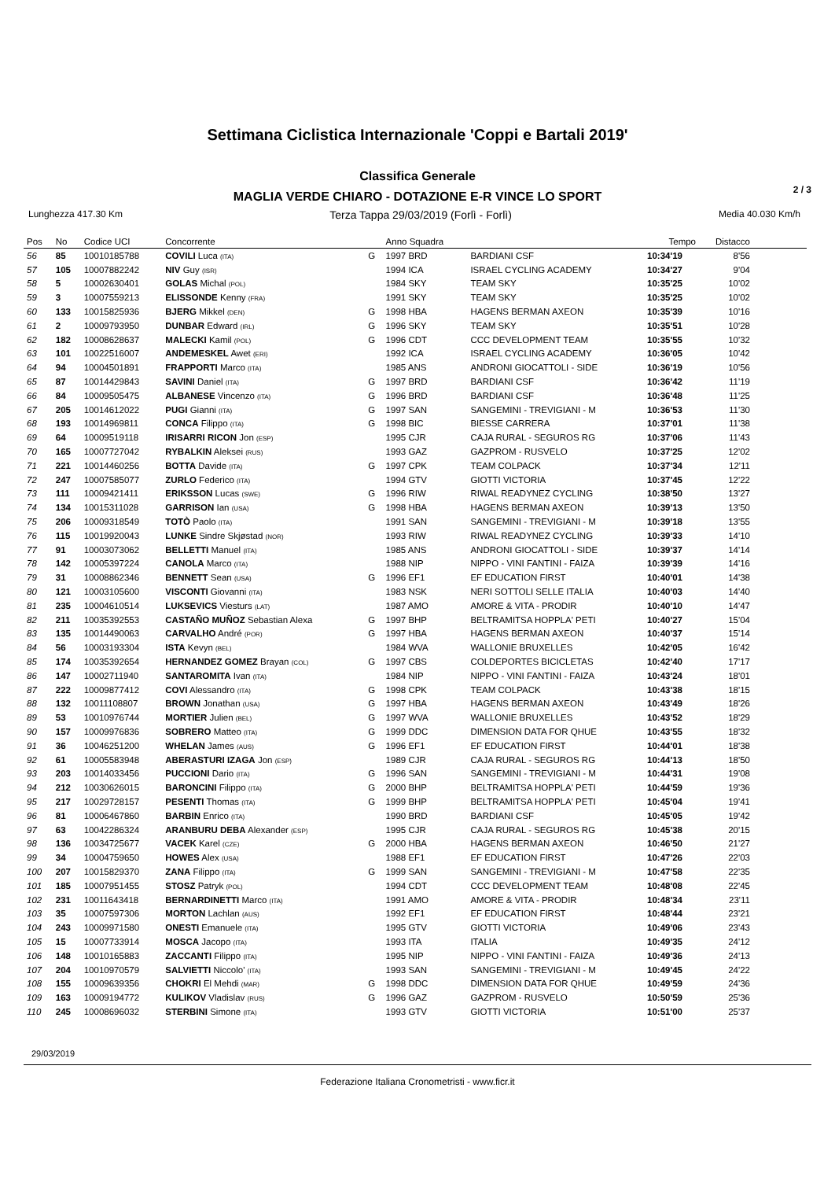Settimana Ciclistica Internazionale 'Coppi e Bartali 2019'
Classifica Generale
2 / 3
MAGLIA VERDE CHIARO - DOTAZIONE E-R VINCE LO SPORT
Lunghezza 417.30 Km Terza Tappa 29/03/2019 (Forlì - Forlì) Media 40.030 Km/h
| Pos | No | Codice UCI | Concorrente | | Anno Squadra | | Tempo | Distacco | |
| --- | --- | --- | --- | --- | --- | --- | --- | --- | --- |
| 56 | 85 | 10010185788 | COVILI Luca (ITA) | G | 1997 BRD | BARDIANI CSF | 10:34'19 | 8'56 | |
| 57 | 105 | 10007882242 | NIV Guy (ISR) | | 1994 ICA | ISRAEL CYCLING ACADEMY | 10:34'27 | 9'04 | |
| 58 | 5 | 10002630401 | GOLAS Michal (POL) | | 1984 SKY | TEAM SKY | 10:35'25 | 10'02 | |
| 59 | 3 | 10007559213 | ELISSONDE Kenny (FRA) | | 1991 SKY | TEAM SKY | 10:35'25 | 10'02 | |
| 60 | 133 | 10015825936 | BJERG Mikkel (DEN) | G | 1998 HBA | HAGENS BERMAN AXEON | 10:35'39 | 10'16 | |
| 61 | 2 | 10009793950 | DUNBAR Edward (IRL) | G | 1996 SKY | TEAM SKY | 10:35'51 | 10'28 | |
| 62 | 182 | 10008628637 | MALECKI Kamil (POL) | G | 1996 CDT | CCC DEVELOPMENT TEAM | 10:35'55 | 10'32 | |
| 63 | 101 | 10022516007 | ANDEMESKEL Awet (ERI) | | 1992 ICA | ISRAEL CYCLING ACADEMY | 10:36'05 | 10'42 | |
| 64 | 94 | 10004501891 | FRAPPORTI Marco (ITA) | | 1985 ANS | ANDRONI GIOCATTOLI - SIDE | 10:36'19 | 10'56 | |
| 65 | 87 | 10014429843 | SAVINI Daniel (ITA) | G | 1997 BRD | BARDIANI CSF | 10:36'42 | 11'19 | |
| 66 | 84 | 10009505475 | ALBANESE Vincenzo (ITA) | G | 1996 BRD | BARDIANI CSF | 10:36'48 | 11'25 | |
| 67 | 205 | 10014612022 | PUGI Gianni (ITA) | G | 1997 SAN | SANGEMINI - TREVIGIANI - M | 10:36'53 | 11'30 | |
| 68 | 193 | 10014969811 | CONCA Filippo (ITA) | G | 1998 BIC | BIESSE CARRERA | 10:37'01 | 11'38 | |
| 69 | 64 | 10009519118 | IRISARRI RICON Jon (ESP) | | 1995 CJR | CAJA RURAL - SEGUROS RG | 10:37'06 | 11'43 | |
| 70 | 165 | 10007727042 | RYBALKIN Aleksei (RUS) | | 1993 GAZ | GAZPROM - RUSVELO | 10:37'25 | 12'02 | |
| 71 | 221 | 10014460256 | BOTTA Davide (ITA) | G | 1997 CPK | TEAM COLPACK | 10:37'34 | 12'11 | |
| 72 | 247 | 10007585077 | ZURLO Federico (ITA) | | 1994 GTV | GIOTTI VICTORIA | 10:37'45 | 12'22 | |
| 73 | 111 | 10009421411 | ERIKSSON Lucas (SWE) | G | 1996 RIW | RIWAL READYNEZ CYCLING | 10:38'50 | 13'27 | |
| 74 | 134 | 10015311028 | GARRISON Ian (USA) | G | 1998 HBA | HAGENS BERMAN AXEON | 10:39'13 | 13'50 | |
| 75 | 206 | 10009318549 | TOTÒ Paolo (ITA) | | 1991 SAN | SANGEMINI - TREVIGIANI - M | 10:39'18 | 13'55 | |
| 76 | 115 | 10019920043 | LUNKE Sindre Skjøstad (NOR) | | 1993 RIW | RIWAL READYNEZ CYCLING | 10:39'33 | 14'10 | |
| 77 | 91 | 10003073062 | BELLETTI Manuel (ITA) | | 1985 ANS | ANDRONI GIOCATTOLI - SIDE | 10:39'37 | 14'14 | |
| 78 | 142 | 10005397224 | CANOLA Marco (ITA) | | 1988 NIP | NIPPO - VINI FANTINI - FAIZA | 10:39'39 | 14'16 | |
| 79 | 31 | 10008862346 | BENNETT Sean (USA) | G | 1996 EF1 | EF EDUCATION FIRST | 10:40'01 | 14'38 | |
| 80 | 121 | 10003105600 | VISCONTI Giovanni (ITA) | | 1983 NSK | NERI SOTTOLI SELLE ITALIA | 10:40'03 | 14'40 | |
| 81 | 235 | 10004610514 | LUKSEVICS Viesturs (LAT) | | 1987 AMO | AMORE & VITA - PRODIR | 10:40'10 | 14'47 | |
| 82 | 211 | 10035392553 | CASTAÑO MUÑOZ Sebastian Alexa | G | 1997 BHP | BELTRAMITSA HOPPLA' PETI | 10:40'27 | 15'04 | |
| 83 | 135 | 10014490063 | CARVALHO André (POR) | G | 1997 HBA | HAGENS BERMAN AXEON | 10:40'37 | 15'14 | |
| 84 | 56 | 10003193304 | ISTA Kevyn (BEL) | | 1984 WVA | WALLONIE BRUXELLES | 10:42'05 | 16'42 | |
| 85 | 174 | 10035392654 | HERNANDEZ GOMEZ Brayan (COL) | G | 1997 CBS | COLDEPORTES BICICLETAS | 10:42'40 | 17'17 | |
| 86 | 147 | 10002711940 | SANTAROMITA Ivan (ITA) | | 1984 NIP | NIPPO - VINI FANTINI - FAIZA | 10:43'24 | 18'01 | |
| 87 | 222 | 10009877412 | COVI Alessandro (ITA) | G | 1998 CPK | TEAM COLPACK | 10:43'38 | 18'15 | |
| 88 | 132 | 10011108807 | BROWN Jonathan (USA) | G | 1997 HBA | HAGENS BERMAN AXEON | 10:43'49 | 18'26 | |
| 89 | 53 | 10010976744 | MORTIER Julien (BEL) | G | 1997 WVA | WALLONIE BRUXELLES | 10:43'52 | 18'29 | |
| 90 | 157 | 10009976836 | SOBRERO Matteo (ITA) | G | 1999 DDC | DIMENSION DATA FOR QHUE | 10:43'55 | 18'32 | |
| 91 | 36 | 10046251200 | WHELAN James (AUS) | G | 1996 EF1 | EF EDUCATION FIRST | 10:44'01 | 18'38 | |
| 92 | 61 | 10005583948 | ABERASTURI IZAGA Jon (ESP) | | 1989 CJR | CAJA RURAL - SEGUROS RG | 10:44'13 | 18'50 | |
| 93 | 203 | 10014033456 | PUCCIONI Dario (ITA) | G | 1996 SAN | SANGEMINI - TREVIGIANI - M | 10:44'31 | 19'08 | |
| 94 | 212 | 10030626015 | BARONCINI Filippo (ITA) | G | 2000 BHP | BELTRAMITSA HOPPLA' PETI | 10:44'59 | 19'36 | |
| 95 | 217 | 10029728157 | PESENTI Thomas (ITA) | G | 1999 BHP | BELTRAMITSA HOPPLA' PETI | 10:45'04 | 19'41 | |
| 96 | 81 | 10006467860 | BARBIN Enrico (ITA) | | 1990 BRD | BARDIANI CSF | 10:45'05 | 19'42 | |
| 97 | 63 | 10042286324 | ARANBURU DEBA Alexander (ESP) | | 1995 CJR | CAJA RURAL - SEGUROS RG | 10:45'38 | 20'15 | |
| 98 | 136 | 10034725677 | VACEK Karel (CZE) | G | 2000 HBA | HAGENS BERMAN AXEON | 10:46'50 | 21'27 | |
| 99 | 34 | 10004759650 | HOWES Alex (USA) | | 1988 EF1 | EF EDUCATION FIRST | 10:47'26 | 22'03 | |
| 100 | 207 | 10015829370 | ZANA Filippo (ITA) | G | 1999 SAN | SANGEMINI - TREVIGIANI - M | 10:47'58 | 22'35 | |
| 101 | 185 | 10007951455 | STOSZ Patryk (POL) | | 1994 CDT | CCC DEVELOPMENT TEAM | 10:48'08 | 22'45 | |
| 102 | 231 | 10011643418 | BERNARDINETTI Marco (ITA) | | 1991 AMO | AMORE & VITA - PRODIR | 10:48'34 | 23'11 | |
| 103 | 35 | 10007597306 | MORTON Lachlan (AUS) | | 1992 EF1 | EF EDUCATION FIRST | 10:48'44 | 23'21 | |
| 104 | 243 | 10009971580 | ONESTI Emanuele (ITA) | | 1995 GTV | GIOTTI VICTORIA | 10:49'06 | 23'43 | |
| 105 | 15 | 10007733914 | MOSCA Jacopo (ITA) | | 1993 ITA | ITALIA | 10:49'35 | 24'12 | |
| 106 | 148 | 10010165883 | ZACCANTI Filippo (ITA) | | 1995 NIP | NIPPO - VINI FANTINI - FAIZA | 10:49'36 | 24'13 | |
| 107 | 204 | 10010970579 | SALVIETTI Niccolo' (ITA) | | 1993 SAN | SANGEMINI - TREVIGIANI - M | 10:49'45 | 24'22 | |
| 108 | 155 | 10009639356 | CHOKRI El Mehdi (MAR) | G | 1998 DDC | DIMENSION DATA FOR QHUE | 10:49'59 | 24'36 | |
| 109 | 163 | 10009194772 | KULIKOV Vladislav (RUS) | G | 1996 GAZ | GAZPROM - RUSVELO | 10:50'59 | 25'36 | |
| 110 | 245 | 10008696032 | STERBINI Simone (ITA) | | 1993 GTV | GIOTTI VICTORIA | 10:51'00 | 25'37 | |
29/03/2019
Federazione Italiana Cronometristi - www.ficr.it